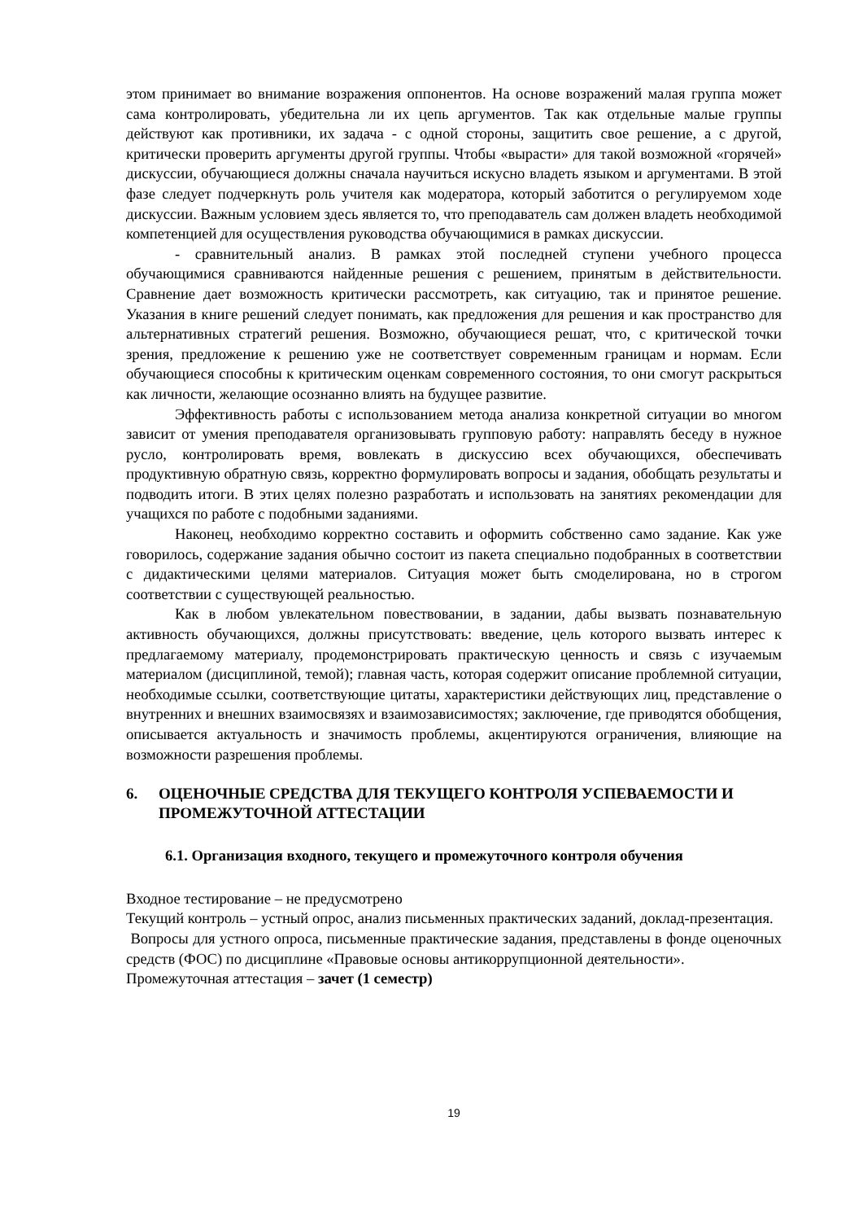этом принимает во внимание возражения оппонентов. На основе возражений малая группа может сама контролировать, убедительна ли их цепь аргументов. Так как отдельные малые группы действуют как противники, их задача - с одной стороны, защитить свое решение, а с другой, критически проверить аргументы другой группы. Чтобы «вырасти» для такой возможной «горячей» дискуссии, обучающиеся должны сначала научиться искусно владеть языком и аргументами. В этой фазе следует подчеркнуть роль учителя как модератора, который заботится о регулируемом ходе дискуссии. Важным условием здесь является то, что преподаватель сам должен владеть необходимой компетенцией для осуществления руководства обучающимися в рамках дискуссии.
- сравнительный анализ. В рамках этой последней ступени учебного процесса обучающимися сравниваются найденные решения с решением, принятым в действительности. Сравнение дает возможность критически рассмотреть, как ситуацию, так и принятое решение. Указания в книге решений следует понимать, как предложения для решения и как пространство для альтернативных стратегий решения. Возможно, обучающиеся решат, что, с критической точки зрения, предложение к решению уже не соответствует современным границам и нормам. Если обучающиеся способны к критическим оценкам современного состояния, то они смогут раскрыться как личности, желающие осознанно влиять на будущее развитие.
Эффективность работы с использованием метода анализа конкретной ситуации во многом зависит от умения преподавателя организовывать групповую работу: направлять беседу в нужное русло, контролировать время, вовлекать в дискуссию всех обучающихся, обеспечивать продуктивную обратную связь, корректно формулировать вопросы и задания, обобщать результаты и подводить итоги. В этих целях полезно разработать и использовать на занятиях рекомендации для учащихся по работе с подобными заданиями.
Наконец, необходимо корректно составить и оформить собственно само задание. Как уже говорилось, содержание задания обычно состоит из пакета специально подобранных в соответствии с дидактическими целями материалов. Ситуация может быть смоделирована, но в строгом соответствии с существующей реальностью.
Как в любом увлекательном повествовании, в задании, дабы вызвать познавательную активность обучающихся, должны присутствовать: введение, цель которого вызвать интерес к предлагаемому материалу, продемонстрировать практическую ценность и связь с изучаемым материалом (дисциплиной, темой); главная часть, которая содержит описание проблемной ситуации, необходимые ссылки, соответствующие цитаты, характеристики действующих лиц, представление о внутренних и внешних взаимосвязях и взаимозависимостях; заключение, где приводятся обобщения, описывается актуальность и значимость проблемы, акцентируются ограничения, влияющие на возможности разрешения проблемы.
6. ОЦЕНОЧНЫЕ СРЕДСТВА ДЛЯ ТЕКУЩЕГО КОНТРОЛЯ УСПЕВАЕМОСТИ И ПРОМЕЖУТОЧНОЙ АТТЕСТАЦИИ
6.1. Организация входного, текущего и промежуточного контроля обучения
Входное тестирование – не предусмотрено
Текущий контроль – устный опрос, анализ письменных практических заданий, доклад-презентация.
Вопросы для устного опроса, письменные практические задания, представлены в фонде оценочных средств (ФОС) по дисциплине «Правовые основы антикоррупционной деятельности».
Промежуточная аттестация – зачет (1 семестр)
19